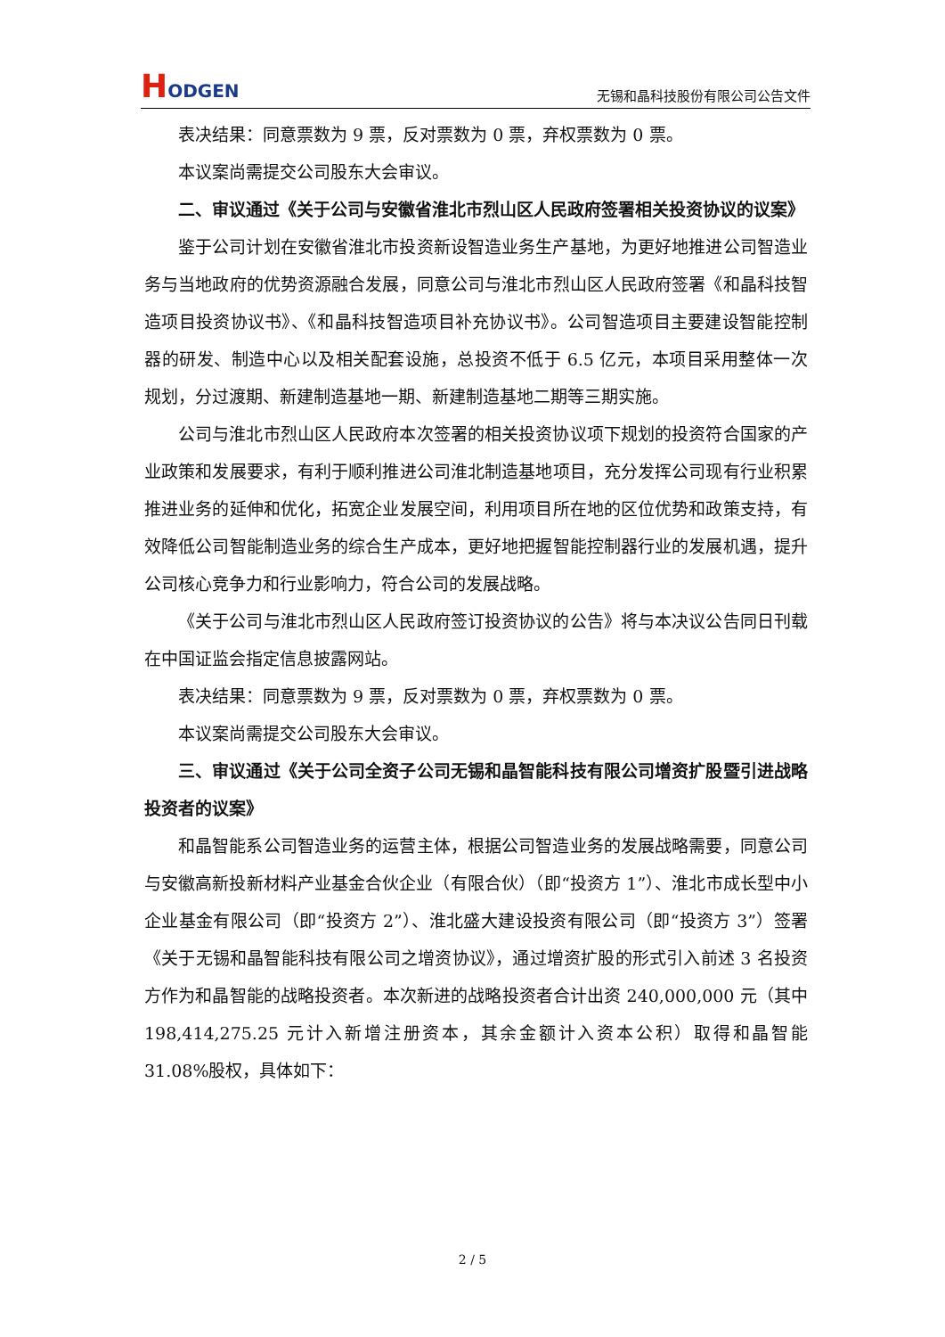HODGEN
无锡和晶科技股份有限公司公告文件
表决结果：同意票数为 9 票，反对票数为 0 票，弃权票数为 0 票。
本议案尚需提交公司股东大会审议。
二、审议通过《关于公司与安徽省淮北市烈山区人民政府签署相关投资协议的议案》
鉴于公司计划在安徽省淮北市投资新设智造业务生产基地，为更好地推进公司智造业务与当地政府的优势资源融合发展，同意公司与淮北市烈山区人民政府签署《和晶科技智造项目投资协议书》、《和晶科技智造项目补充协议书》。公司智造项目主要建设智能控制器的研发、制造中心以及相关配套设施，总投资不低于 6.5 亿元，本项目采用整体一次规划，分过渡期、新建制造基地一期、新建制造基地二期等三期实施。
公司与淮北市烈山区人民政府本次签署的相关投资协议项下规划的投资符合国家的产业政策和发展要求，有利于顺利推进公司淮北制造基地项目，充分发挥公司现有行业积累推进业务的延伸和优化，拓宽企业发展空间，利用项目所在地的区位优势和政策支持，有效降低公司智能制造业务的综合生产成本，更好地把握智能控制器行业的发展机遇，提升公司核心竞争力和行业影响力，符合公司的发展战略。
《关于公司与淮北市烈山区人民政府签订投资协议的公告》将与本决议公告同日刊载在中国证监会指定信息披露网站。
表决结果：同意票数为 9 票，反对票数为 0 票，弃权票数为 0 票。
本议案尚需提交公司股东大会审议。
三、审议通过《关于公司全资子公司无锡和晶智能科技有限公司增资扩股暨引进战略投资者的议案》
和晶智能系公司智造业务的运营主体，根据公司智造业务的发展战略需要，同意公司与安徽高新投新材料产业基金合伙企业（有限合伙）（即“投资方 1”）、淮北市成长型中小企业基金有限公司（即“投资方 2”）、淮北盛大建设投资有限公司（即“投资方 3”）签署《关于无锡和晶智能科技有限公司之增资协议》，通过增资扩股的形式引入前述 3 名投资方作为和晶智能的战略投资者。本次新进的战略投资者合计出资 240,000,000 元（其中 198,414,275.25 元计入新增注册资本，其余金额计入资本公积）取得和晶智能 31.08%股权，具体如下：
2 / 5